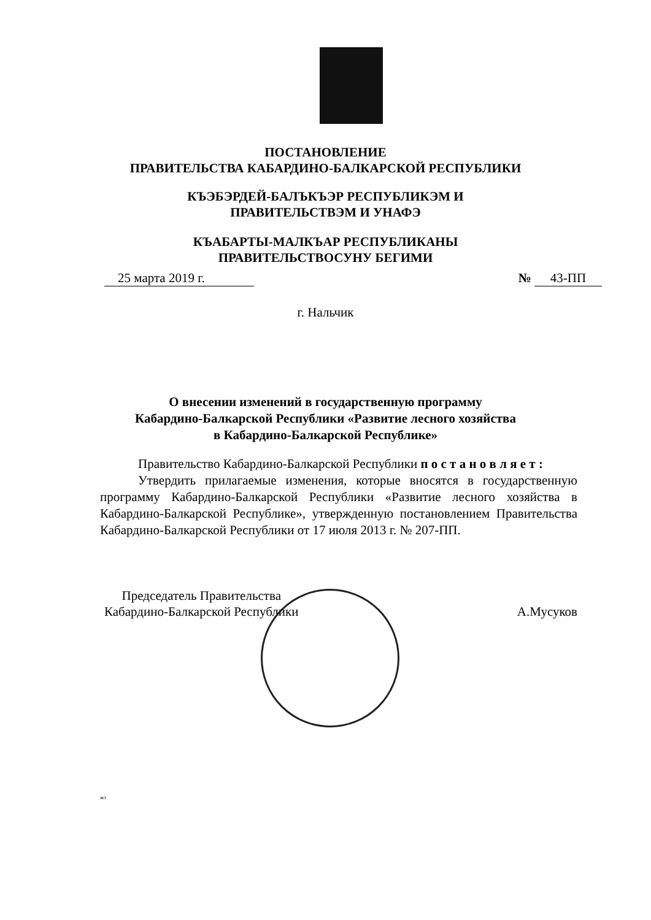ПОСТАНОВЛЕНИЕ
ПРАВИТЕЛЬСТВА КАБАРДИНО-БАЛКАРСКОЙ РЕСПУБЛИКИ
КЪЭБЭРДЕЙ-БАЛЪКЪЭР РЕСПУБЛИКЭМ И ПРАВИТЕЛЬСТВЭМ И УНАФЭ
КЪАБАРТЫ-МАЛКЪАР РЕСПУБЛИКАНЫ ПРАВИТЕЛЬСТВОСУНУ БЕГИМИ
25 марта 2019 г. № 43-ПП
г. Нальчик
О внесении изменений в государственную программу
Кабардино-Балкарской Республики «Развитие лесного хозяйства
в Кабардино-Балкарской Республике»
Правительство Кабардино-Балкарской Республики п о с т а н о в л я е т :
Утвердить прилагаемые изменения, которые вносятся в государственную программу Кабардино-Балкарской Республики «Развитие лесного хозяйства в Кабардино-Балкарской Республике», утвержденную постановлением Правительства Кабардино-Балкарской Республики от 17 июля 2013 г. № 207-ПП.
Председатель Правительства
Кабардино-Балкарской Республики
А.Мусуков
жз